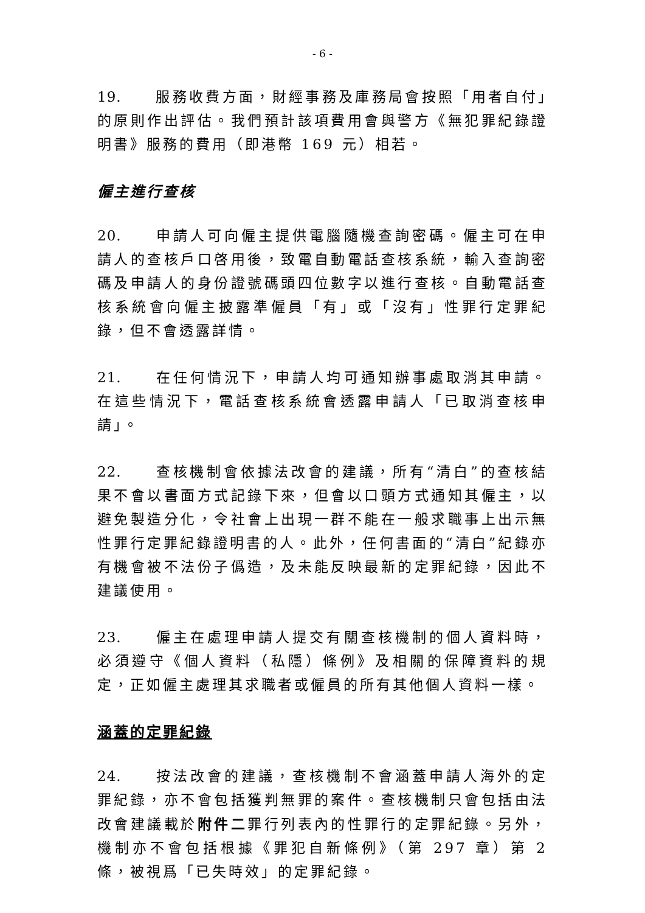- 6 -
19. 服務收費方面，財經事務及庫務局會按照「用者自付」的原則作出評估。我們預計該項費用會與警方《無犯罪紀錄證明書》服務的費用（即港幣 169 元）相若。
僱主進行查核
20. 申請人可向僱主提供電腦隨機查詢密碼。僱主可在申請人的查核戶口啓用後，致電自動電話查核系統，輸入查詢密碼及申請人的身份證號碼頭四位數字以進行查核。自動電話查核系統會向僱主披露準僱員「有」或「沒有」性罪行定罪紀錄，但不會透露詳情。
21. 在任何情況下，申請人均可通知辦事處取消其申請。在這些情況下，電話查核系統會透露申請人「已取消查核申請」。
22. 查核機制會依據法改會的建議，所有“清白”的查核結果不會以書面方式記錄下來，但會以口頭方式通知其僱主，以避免製造分化，令社會上出現一群不能在一般求職事上出示無性罪行定罪紀錄證明書的人。此外，任何書面的“清白”紀錄亦有機會被不法份子僞造，及未能反映最新的定罪紀錄，因此不建議使用。
23. 僱主在處理申請人提交有關查核機制的個人資料時，必須遵守《個人資料（私隱）條例》及相關的保障資料的規定，正如僱主處理其求職者或僱員的所有其他個人資料一樣。
涵蓋的定罪紀錄
24. 按法改會的建議，查核機制不會涵蓋申請人海外的定罪紀錄，亦不會包括獲判無罪的案件。查核機制只會包括由法改會建議載於附件二罪行列表內的性罪行的定罪紀錄。另外，機制亦不會包括根據《罪犯自新條例》（第 297 章）第 2 條，被視爲「已失時效」的定罪紀錄。